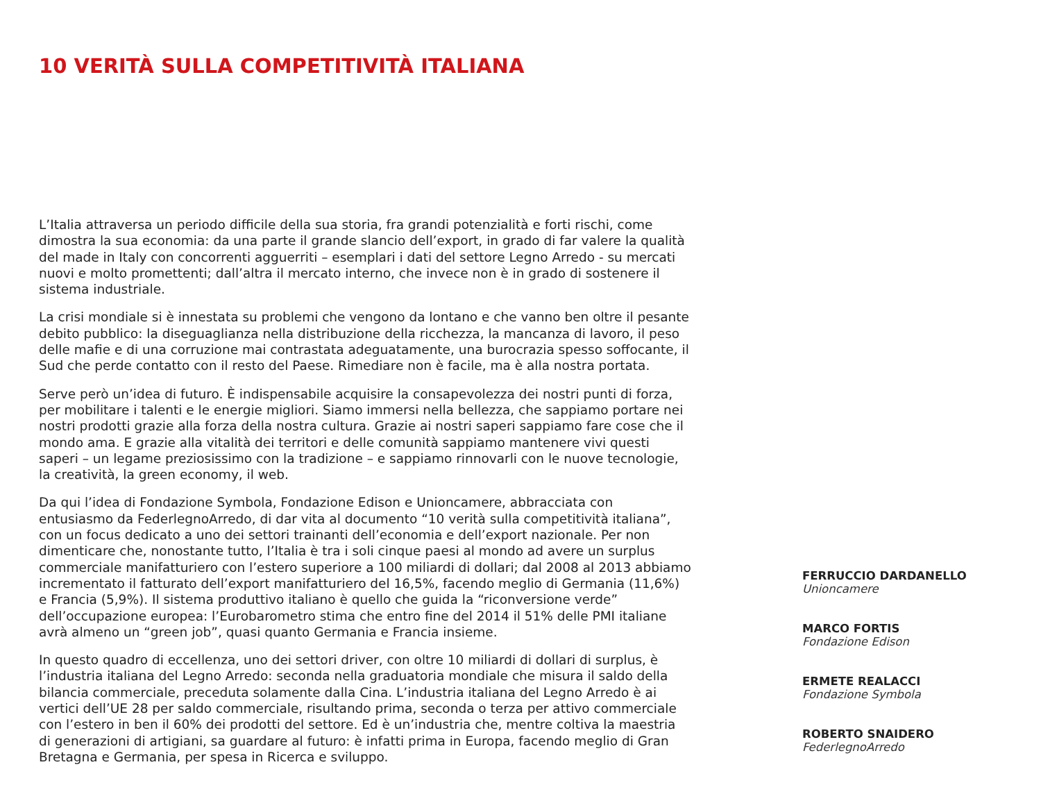10 VERITÀ SULLA COMPETITIVITÀ ITALIANA
L’Italia attraversa un periodo difficile della sua storia, fra grandi potenzialità e forti rischi, come dimostra la sua economia: da una parte il grande slancio dell’export, in grado di far valere la qualità del made in Italy con concorrenti agguerriti – esemplari i dati del settore Legno Arredo - su mercati nuovi e molto promettenti; dall’altra il mercato interno, che invece non è in grado di sostenere il sistema industriale.
La crisi mondiale si è innestata su problemi che vengono da lontano e che vanno ben oltre il pesante debito pubblico: la diseguaglianza nella distribuzione della ricchezza, la mancanza di lavoro, il peso delle mafie e di una corruzione mai contrastata adeguatamente, una burocrazia spesso soffocante, il Sud che perde contatto con il resto del Paese. Rimediare non è facile, ma è alla nostra portata.
Serve però un’idea di futuro. È indispensabile acquisire la consapevolezza dei nostri punti di forza, per mobilitare i talenti e le energie migliori. Siamo immersi nella bellezza, che sappiamo portare nei nostri prodotti grazie alla forza della nostra cultura. Grazie ai nostri saperi sappiamo fare cose che il mondo ama. E grazie alla vitalità dei territori e delle comunità sappiamo mantenere vivi questi saperi – un legame preziosissimo con la tradizione – e sappiamo rinnovarli con le nuove tecnologie, la creatività, la green economy, il web.
Da qui l’idea di Fondazione Symbola, Fondazione Edison e Unioncamere, abbracciata con entusiasmo da FederlegnoArredo, di dar vita al documento “10 verità sulla competitività italiana”, con un focus dedicato a uno dei settori trainanti dell’economia e dell’export nazionale. Per non dimenticare che, nonostante tutto, l’Italia è tra i soli cinque paesi al mondo ad avere un surplus commerciale manifatturiero con l’estero superiore a 100 miliardi di dollari; dal 2008 al 2013 abbiamo incrementato il fatturato dell’export manifatturiero del 16,5%, facendo meglio di Germania (11,6%) e Francia (5,9%). Il sistema produttivo italiano è quello che guida la “riconversione verde” dell’occupazione europea: l’Eurobarometro stima che entro fine del 2014 il 51% delle PMI italiane avrà almeno un “green job”, quasi quanto Germania e Francia insieme.
In questo quadro di eccellenza, uno dei settori driver, con oltre 10 miliardi di dollari di surplus, è l’industria italiana del Legno Arredo: seconda nella graduatoria mondiale che misura il saldo della bilancia commerciale, preceduta solamente dalla Cina. L’industria italiana del Legno Arredo è ai vertici dell’UE 28 per saldo commerciale, risultando prima, seconda o terza per attivo commerciale con l’estero in ben il 60% dei prodotti del settore. Ed è un’industria che, mentre coltiva la maestria di generazioni di artigiani, sa guardare al futuro: è infatti prima in Europa, facendo meglio di Gran Bretagna e Germania, per spesa in Ricerca e sviluppo.
FERRUCCIO DARDANELLO
Unioncamere
MARCO FORTIS
Fondazione Edison
ERMETE REALACCI
Fondazione Symbola
ROBERTO SNAIDERO
FederlegnoArredo